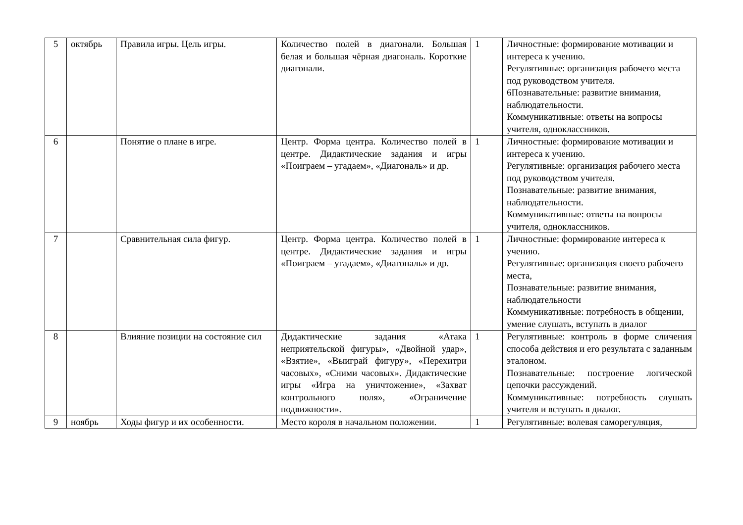| 5 | октябрь | Правила игры. Цель игры. | Количество полей в диагонали. Большая белая и большая чёрная диагональ. Короткие диагонали. | 1 | Личностные: формирование мотивации и интереса к учению. Регулятивные: организация рабочего места под руководством учителя. 6Познавательные: развитие внимания, наблюдательности. Коммуникативные: ответы на вопросы учителя, одноклассников. |
| 6 | | Понятие о плане в игре. | Центр. Форма центра. Количество полей в центре. Дидактические задания и игры «Поиграем – угадаем», «Диагональ» и др. | 1 | Личностные: формирование мотивации и интереса к учению. Регулятивные: организация рабочего места под руководством учителя. Познавательные: развитие внимания, наблюдательности. Коммуникативные: ответы на вопросы учителя, одноклассников. |
| 7 | | Сравнительная сила фигур. | Центр. Форма центра. Количество полей в центре. Дидактические задания и игры «Поиграем – угадаем», «Диагональ» и др. | 1 | Личностные: формирование интереса к учению. Регулятивные: организация своего рабочего места, Познавательные: развитие внимания, наблюдательности Коммуникативные: потребность в общении, умение слушать, вступать в диалог |
| 8 | | Влияние позиции на состояние сил | Дидактические задания «Атака неприятельской фигуры», «Двойной удар», «Взятие», «Выиграй фигуру», «Перехитри часовых», «Сними часовых». Дидактические игры «Игра на уничтожение», «Захват контрольного поля», «Ограничение подвижности». | 1 | Регулятивные: контроль в форме сличения способа действия и его результата с заданным эталоном. Познавательные: построение логической цепочки рассуждений. Коммуникативные: потребность слушать учителя и вступать в диалог. |
| 9 | ноябрь | Ходы фигур и их особенности. | Место короля в начальном положении. | 1 | Регулятивные: волевая саморегуляция, |